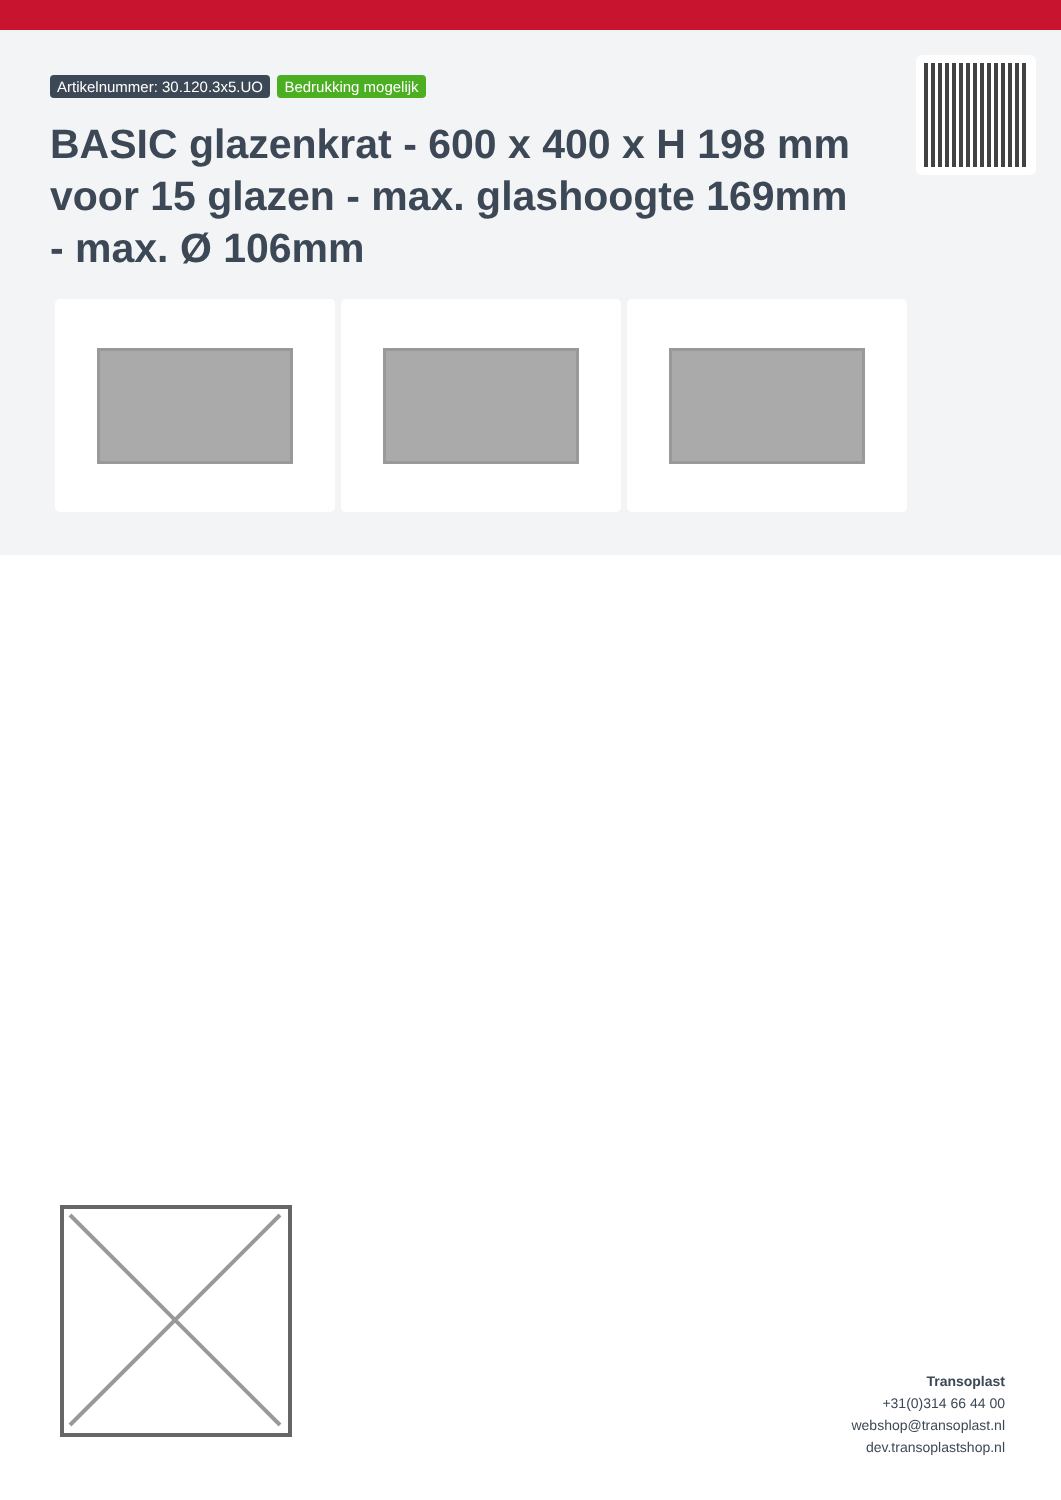Artikelnummer: 30.120.3x5.UO Bedrukking mogelijk
BASIC glazenkrat - 600 x 400 x H 198 mm voor 15 glazen - max. glashoogte 169mm - max. Ø 106mm
Transoplast
+31(0)314 66 44 00
webshop@transoplast.nl
dev.transoplastshop.nl